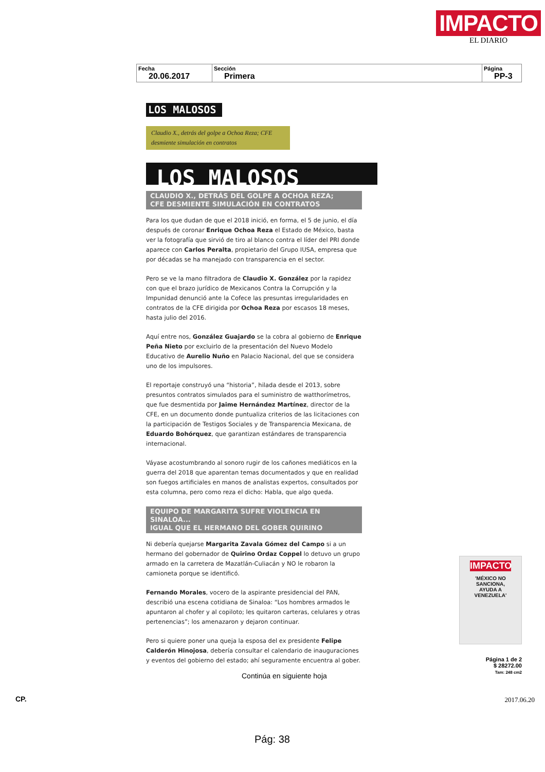IMPACTO
EL DIARIO
| Fecha 20.06.2017 | Sección Primera | Página PP-3 |
LOS MALOSOS
Claudio X., detrás del golpe a Ochoa Reza; CFE desmiente simulación en contratos
LOS MALOSOS
CLAUDIO X., DETRÁS DEL GOLPE A OCHOA REZA;
CFE DESMIENTE SIMULACIÓN EN CONTRATOS
Para los que dudan de que el 2018 inició, en forma, el 5 de junio, el día después de coronar Enrique Ochoa Reza el Estado de México, basta ver la fotografía que sirvió de tiro al blanco contra el líder del PRI donde aparece con Carlos Peralta, propietario del Grupo IUSA, empresa que por décadas se ha manejado con transparencia en el sector.
Pero se ve la mano filtradora de Claudio X. González por la rapidez con que el brazo jurídico de Mexicanos Contra la Corrupción y la Impunidad denunció ante la Cofece las presuntas irregularidades en contratos de la CFE dirigida por Ochoa Reza por escasos 18 meses, hasta julio del 2016.
Aquí entre nos, González Guajardo se la cobra al gobierno de Enrique Peña Nieto por excluirlo de la presentación del Nuevo Modelo Educativo de Aurelio Nuño en Palacio Nacional, del que se considera uno de los impulsores.
El reportaje construyó una “historia”, hilada desde el 2013, sobre presuntos contratos simulados para el suministro de watthorímetros, que fue desmentida por Jaime Hernández Martínez, director de la CFE, en un documento donde puntualiza criterios de las licitaciones con la participación de Testigos Sociales y de Transparencia Mexicana, de Eduardo Bohórquez, que garantizan estándares de transparencia internacional.
Váyase acostumbrando al sonoro rugir de los cañones mediáticos en la guerra del 2018 que aparentan temas documentados y que en realidad son fuegos artificiales en manos de analistas expertos, consultados por esta columna, pero como reza el dicho: Habla, que algo queda.
EQUIPO DE MARGARITA SUFRE VIOLENCIA EN SINALOA...
IGUAL QUE EL HERMANO DEL GOBER QUIRINO
Ni debería quejarse Margarita Zavala Gómez del Campo si a un hermano del gobernador de Quirino Ordaz Coppel lo detuvo un grupo armado en la carretera de Mazatlán-Culiacán y NO le robaron la camioneta porque se identificó.
Fernando Morales, vocero de la aspirante presidencial del PAN, describió una escena cotidiana de Sinaloa: “Los hombres armados le apuntaron al chofer y al copiloto; les quitaron carteras, celulares y otras pertenencias”; los amenazaron y dejaron continuar.
Pero si quiere poner una queja la esposa del ex presidente Felipe Calderón Hinojosa, debería consultar el calendario de inauguraciones y eventos del gobierno del estado; ahí seguramente encuentra al gober.
IMPACTO
'MÉXICO NO SANCIONA, AYUDA A VENEZUELA'
Página 1 de 2
$ 28272.00
Tam: 248 cm2
Continúa en siguiente hoja
CP. 2017.06.20
Pág: 38